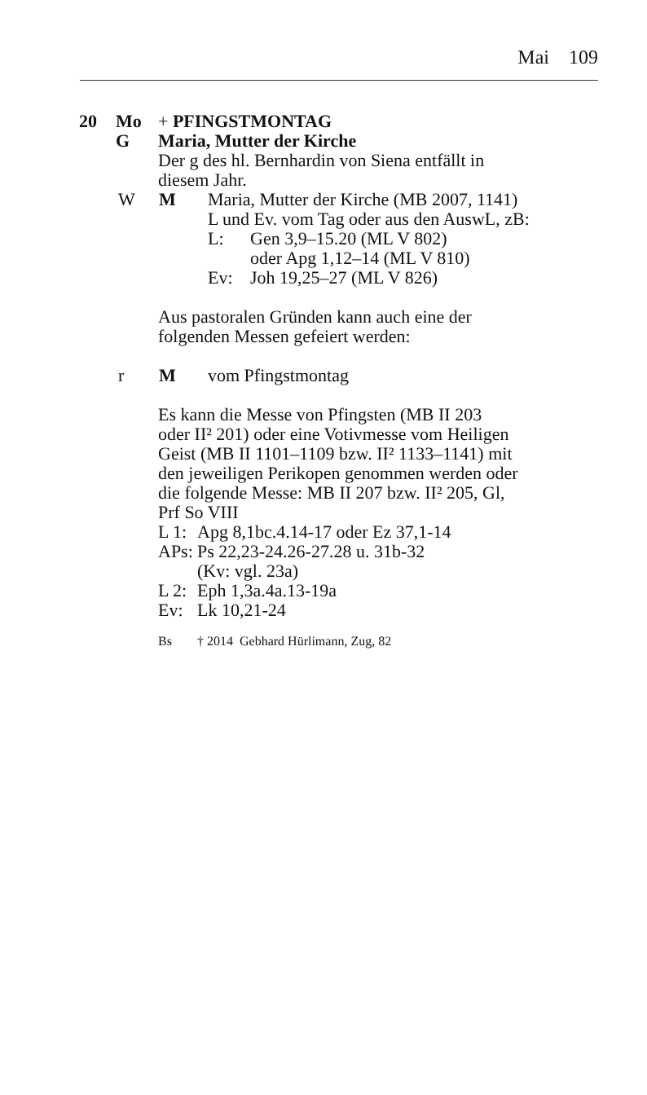Mai 109
20 Mo + PFINGSTMONTAG
G Maria, Mutter der Kirche
Der g des hl. Bernhardin von Siena entfällt in
diesem Jahr.
W M Maria, Mutter der Kirche (MB 2007, 1141)
L und Ev. vom Tag oder aus den AuswL, zB:
L: Gen 3,9–15.20 (ML V 802)
oder Apg 1,12–14 (ML V 810)
Ev: Joh 19,25–27 (ML V 826)
Aus pastoralen Gründen kann auch eine der
folgenden Messen gefeiert werden:
r M vom Pfingstmontag
Es kann die Messe von Pfingsten (MB II 203
oder II² 201) oder eine Votivmesse vom Heiligen
Geist (MB II 1101–1109 bzw. II² 1133–1141) mit
den jeweiligen Perikopen genommen werden oder
die folgende Messe: MB II 207 bzw. II² 205, Gl,
Prf So VIII
L 1:
Apg 8,1bc.4.14-17 oder Ez 37,1-14
APs:
Ps 22,23-24.26-27.28 u. 31b-32
(Kv: vgl. 23a)
L 2:
Eph 1,3a.4a.13-19a
Ev: Lk 10,21-24
Bs † 2014 Gebhard Hürlimann, Zug, 82